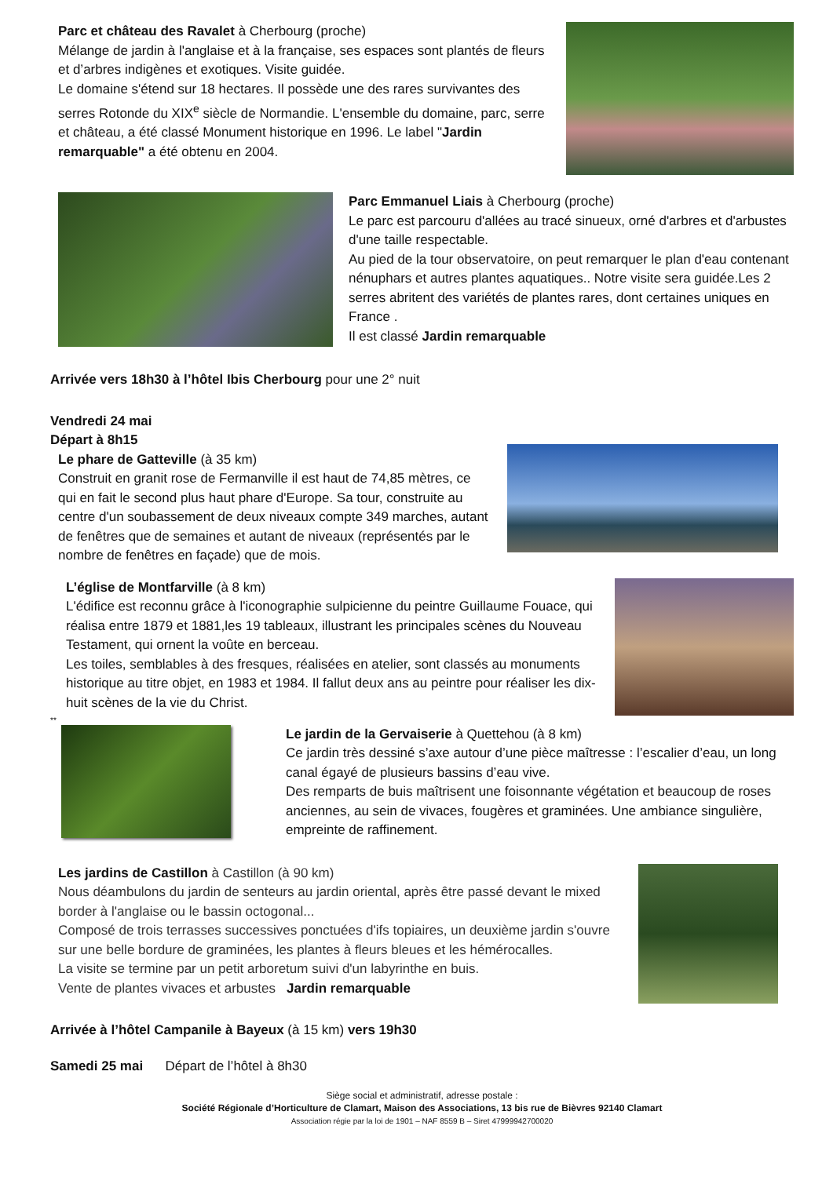Parc et château des Ravalet à Cherbourg (proche)
Mélange de jardin à l'anglaise et à la française, ses espaces sont plantés de fleurs et d’arbres indigènes et exotiques. Visite guidée.
Le domaine s'étend sur 18 hectares. Il possède une des rares survivantes des serres Rotonde du XIX<sup>e</sup> siècle de Normandie. L'ensemble du domaine, parc, serre et château, a été classé Monument historique en 1996. Le label "Jardin remarquable" a été obtenu en 2004.
Parc Emmanuel Liais à Cherbourg (proche)
Le parc est parcouru d'allées au tracé sinueux, orné d'arbres et d'arbustes d'une taille respectable.
Au pied de la tour observatoire, on peut remarquer le plan d'eau contenant nénuphars et autres plantes aquatiques.. Notre visite sera guidée.Les 2 serres abritent des variétés de plantes rares, dont certaines uniques en France .
Il est classé Jardin remarquable
Arrivée vers 18h30 à l’hôtel Ibis Cherbourg pour une 2° nuit
Vendredi 24 mai
Départ à 8h15
Le phare de Gatteville (à 35 km)
Construit en granit rose de Fermanville il est haut de 74,85 mètres, ce qui en fait le second plus haut phare d'Europe. Sa tour, construite au centre d'un soubassement de deux niveaux compte 349 marches, autant de fenêtres que de semaines et autant de niveaux (représentés par le nombre de fenêtres en façade) que de mois.
L’église de Montfarville (à 8 km)
L'édifice est reconnu grâce à l'iconographie sulpicienne du peintre Guillaume Fouace, qui réalisa entre 1879 et 1881,les 19 tableaux, illustrant les principales scènes du Nouveau Testament, qui ornent la voûte en berceau.
Les toiles, semblables à des fresques, réalisées en atelier, sont classés au monuments historique au titre objet, en 1983 et 1984. Il fallut deux ans au peintre pour réaliser les dix-huit scènes de la vie du Christ.
**
Le jardin de la Gervaiserie à Quettehou (à 8 km)
Ce jardin très dessiné s’axe autour d’une pièce maîtresse : l’escalier d’eau, un long canal égayé de plusieurs bassins d’eau vive.
Des remparts de buis maîtrisent une foisonnante végétation et beaucoup de roses anciennes, au sein de vivaces, fougères et graminées. Une ambiance singulière, empreinte de raffinement.
Les jardins de Castillon à Castillon (à 90 km)
Nous déambulons du jardin de senteurs au jardin oriental, après être passé devant le mixed border à l'anglaise ou le bassin octogonal...
Composé de trois terrasses successives ponctuées d'ifs topiaires, un deuxième jardin s'ouvre sur une belle bordure de graminées, les plantes à fleurs bleues et les hémérocalles.
La visite se termine par un petit arboretum suivi d'un labyrinthe en buis.
Vente de plantes vivaces et arbustes Jardin remarquable
Arrivée à l’hôtel Campanile à Bayeux (à 15 km) vers 19h30
Samedi 25 mai Départ de l’hôtel à 8h30
Siège social et administratif, adresse postale :
Société Régionale d’Horticulture de Clamart, Maison des Associations, 13 bis rue de Bièvres 92140 Clamart
Association régie par la loi de 1901 – NAF 8559 B – Siret 47999942700020